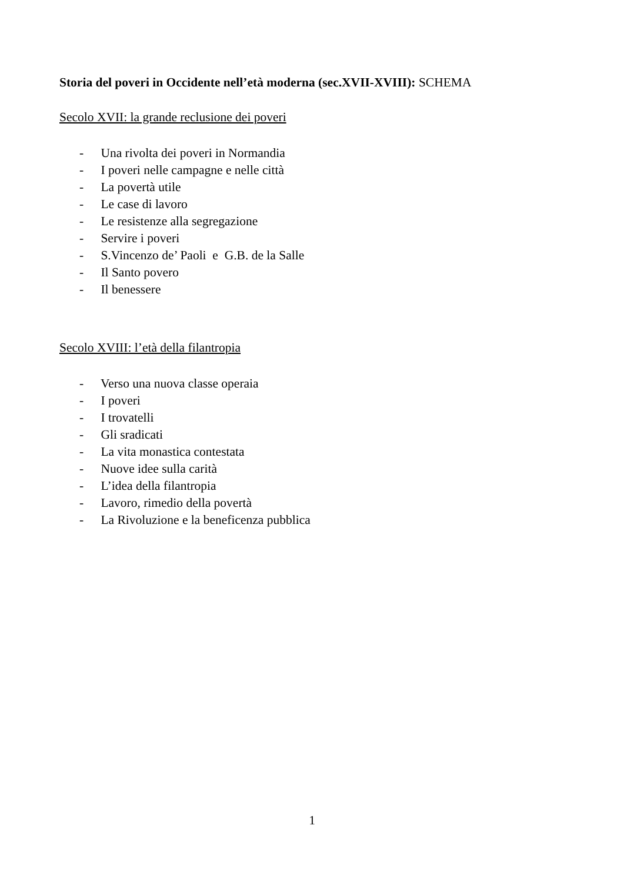Storia del poveri in Occidente nell’età moderna (sec.XVII-XVIII): SCHEMA
Secolo XVII: la grande reclusione dei poveri
- Una rivolta dei poveri in Normandia
- I poveri nelle campagne e nelle città
- La povertà utile
- Le case di lavoro
- Le resistenze alla segregazione
- Servire i poveri
- S.Vincenzo de’ Paoli e G.B. de la Salle
- Il Santo povero
- Il benessere
Secolo XVIII: l’età della filantropia
- Verso una nuova classe operaia
- I poveri
- I trovatelli
- Gli sradicati
- La vita monastica contestata
- Nuove idee sulla carità
- L’idea della filantropia
- Lavoro, rimedio della povertà
- La Rivoluzione e la beneficenza pubblica
1